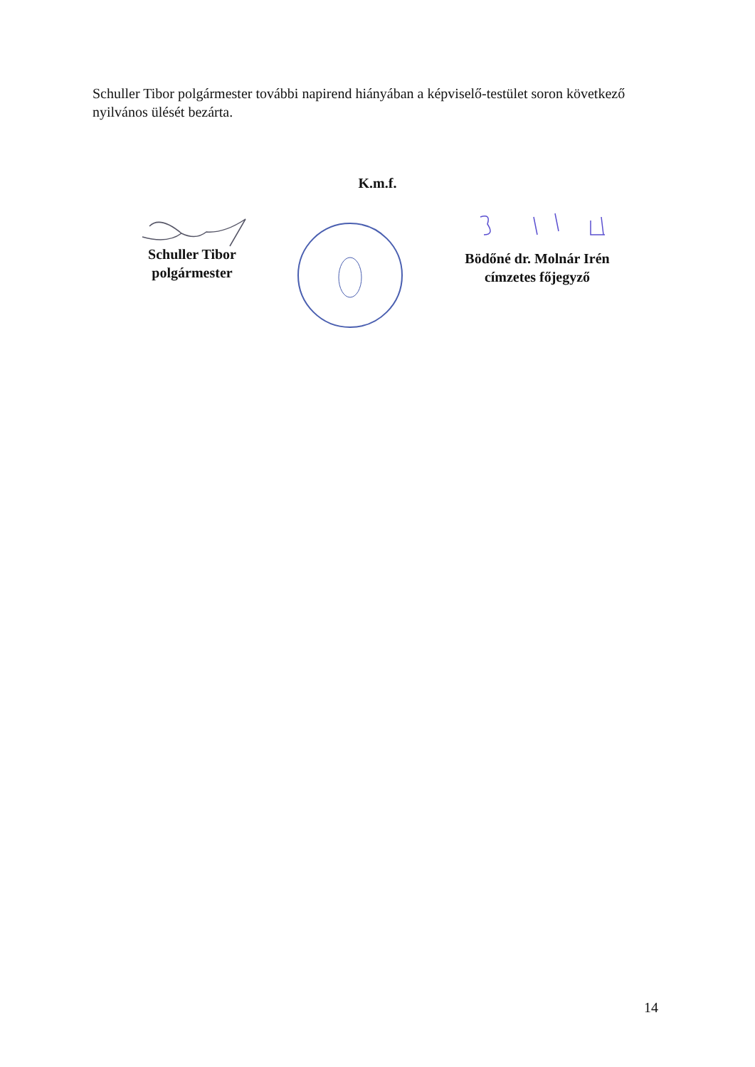Schuller Tibor polgármester további napirend hiányában a képviselő-testület soron következő nyilvános ülését bezárta.
K.m.f.
Schuller Tibor
polgármester
Bödőné dr. Molnár Irén
címzetes főjegyző
14